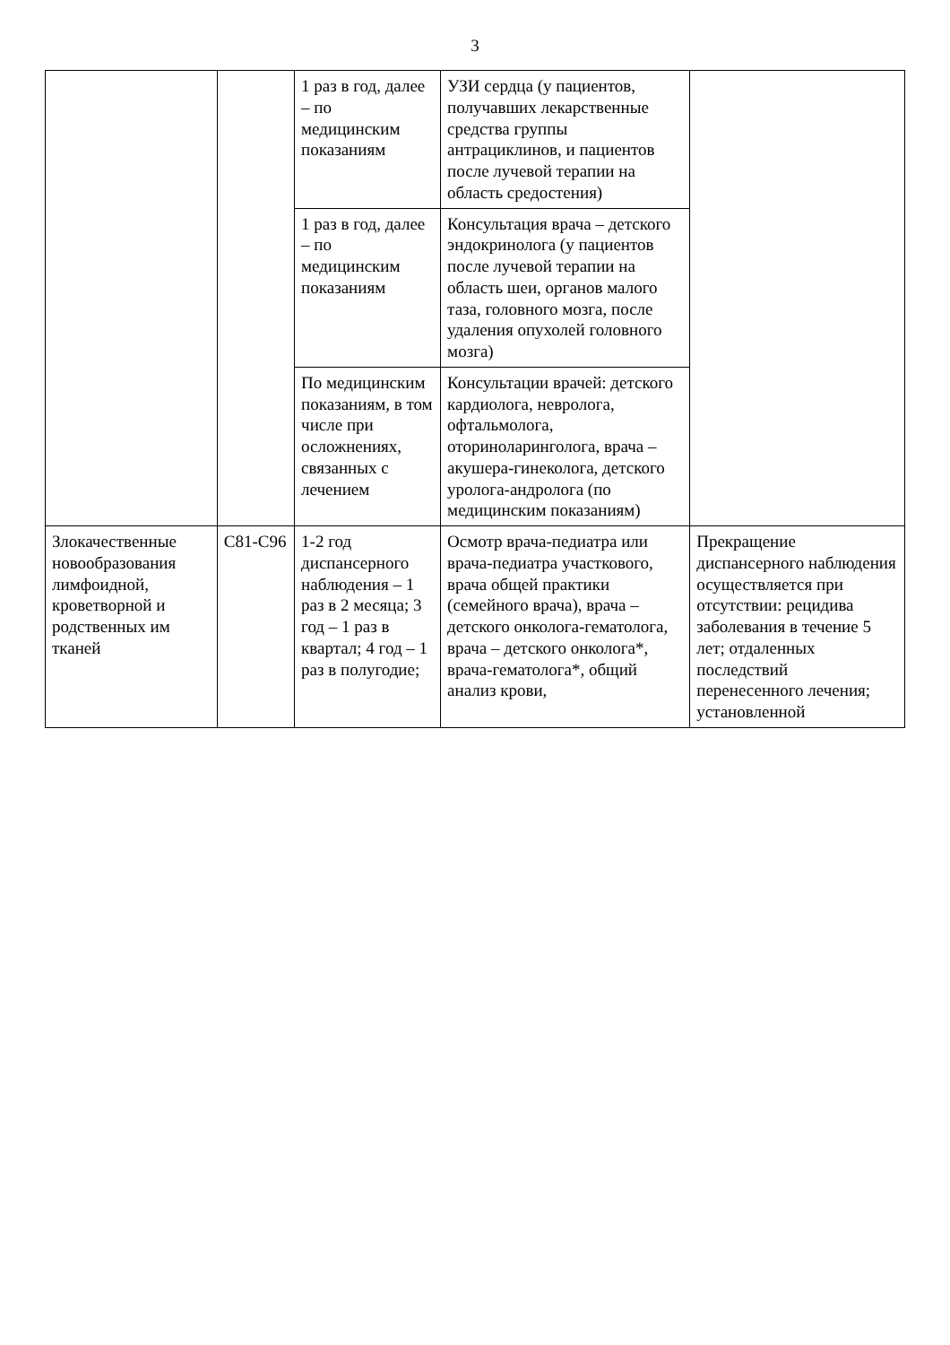3
| | | 1 раз в год, далее – по медицинским показаниям | УЗИ сердца (у пациентов, получавших лекарственные средства группы антрациклинов, и пациентов после лучевой терапии на область средостения) | |
| | | 1 раз в год, далее – по медицинским показаниям | Консультация врача – детского эндокринолога (у пациентов после лучевой терапии на область шеи, органов малого таза, головного мозга, после удаления опухолей головного мозга) | |
| | | По медицинским показаниям, в том числе при осложнениях, связанных с лечением | Консультации врачей: детского кардиолога, невролога, офтальмолога, оториноларинголога, врача – акушера-гинеколога, детского уролога-андролога (по медицинским показаниям) | |
| Злокачественные новообразования лимфоидной, кроветворной и родственных им тканей | C81-C96 | 1-2 год диспансерного наблюдения – 1 раз в 2 месяца; 3 год – 1 раз в квартал; 4 год – 1 раз в полугодие; | Осмотр врача-педиатра или врача-педиатра участкового, врача общей практики (семейного врача), врача – детского онколога-гематолога, врача – детского онколога*, врача-гематолога*, общий анализ крови, | Прекращение диспансерного наблюдения осуществляется при отсутствии: рецидива заболевания в течение 5 лет; отдаленных последствий перенесенного лечения; установленной |